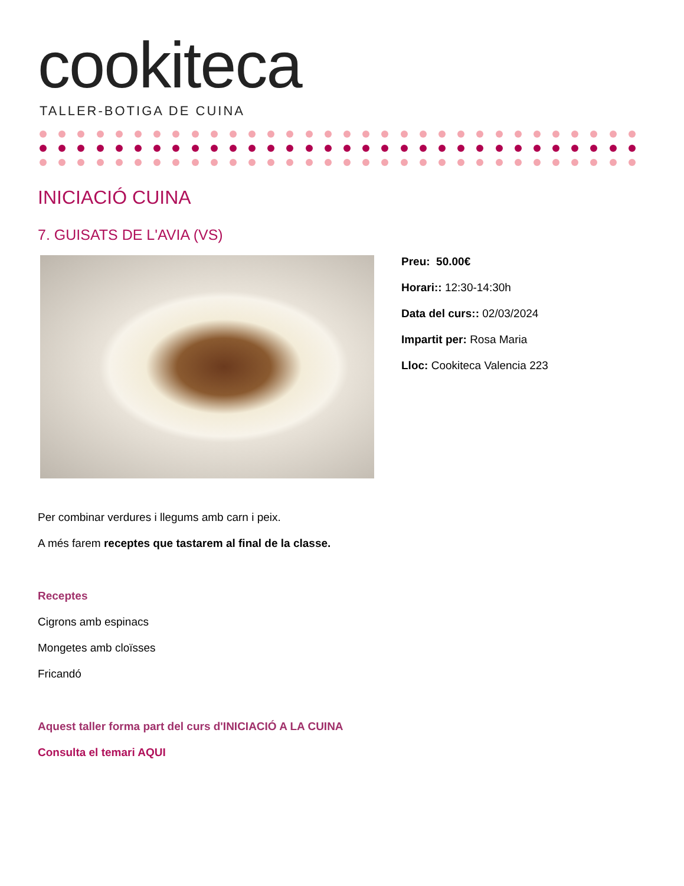cookiteca
TALLER-BOTIGA DE CUINA
INICIACIÓ CUINA
7. GUISATS DE L'AVIA (VS)
Preu: 50.00€
Horari:: 12:30-14:30h
Data del curs:: 02/03/2024
Impartit per: Rosa Maria
Lloc: Cookiteca Valencia 223
Per combinar verdures i llegums amb carn i peix.
A més farem receptes que tastarem al final de la classe.
Receptes
Cigrons amb espinacs
Mongetes amb cloïsses
Fricandó
Aquest taller forma part del curs d'INICIACIÓ A LA CUINA
Consulta el temari AQUI